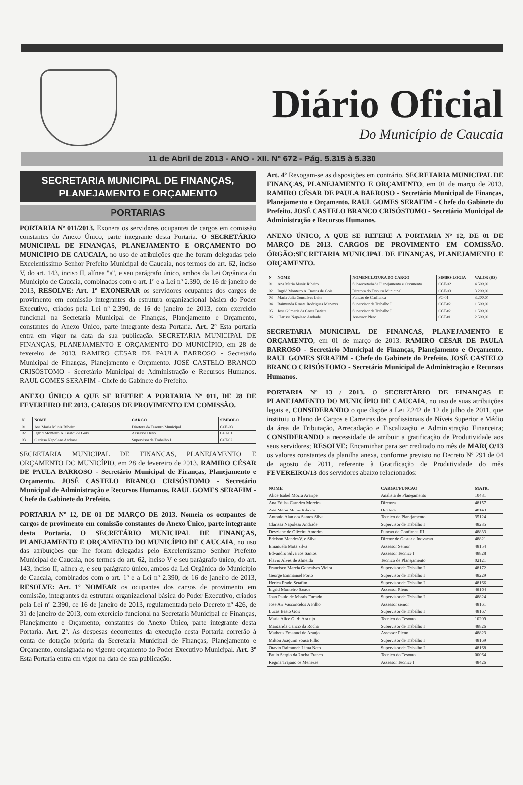Diário Oficial
Do Município de Caucaia
11 de Abril de 2013 - ANO - XII. Nº 672 - Pág. 5.315 à 5.330
SECRETARIA MUNICIPAL DE FINANÇAS, PLANEJAMENTO E ORÇAMENTO
PORTARIAS
PORTARIA Nº 011/2013. Exonera os servidores ocupantes de cargos em comissão constantes do Anexo Único, parte integrante desta Portaria. O SECRETÁRIO MUNICIPAL DE FINANÇAS, PLANEJAMENTO E ORÇAMENTO DO MUNICÍPIO DE CAUCAIA, no uso de atribuições que lhe foram delegadas pelo Excelentíssimo Senhor Prefeito Municipal de Caucaia, nos termos do art. 62, inciso V, do art. 143, inciso II, alínea "a", e seu parágrafo único, ambos da Lei Orgânica do Município de Caucaia, combinados com o art. 1º e a Lei nº 2.390, de 16 de janeiro de 2013, RESOLVE: Art. 1º EXONERAR os servidores ocupantes dos cargos de provimento em comissão integrantes da estrutura organizacional básica do Poder Executivo, criados pela Lei nº 2.390, de 16 de janeiro de 2013, com exercício funcional na Secretaria Municipal de Finanças, Planejamento e Orçamento, constantes do Anexo Único, parte integrante desta Portaria. Art. 2º Esta portaria entra em vigor na data da sua publicação. SECRETARIA MUNICIPAL DE FINANÇAS, PLANEJAMENTO E ORÇAMENTO DO MUNICÍPIO, em 28 de fevereiro de 2013. RAMIRO CÉSAR DE PAULA BARROSO - Secretário Municipal de Finanças, Planejamento e Orçamento. JOSÉ CASTELO BRANCO CRISÓSTOMO - Secretário Municipal de Administração e Recursos Humanos. RAUL GOMES SERAFIM - Chefe do Gabinete do Prefeito.
ANEXO ÚNICO A QUE SE REFERE A PORTARIA Nº 011, DE 28 DE FEVEREIRO DE 2013. CARGOS DE PROVIMENTO EM COMISSÃO.
| N | NOME | CARGO | SIMBOLO |
| --- | --- | --- | --- |
| 01 | Ana Maria Muniz Ribeiro | Diretora do Tesouro Municipal | CCE-03 |
| 02 | Ingrid Monteiro A. Bastos de Gois | Assessor Pleno | CCT-01 |
| 03 | Clarissa Napoleao Andrade | Supervisor de Trabalho I | CCT-02 |
SECRETARIA MUNICIPAL DE FINANCAS, PLANEJAMENTO E ORÇAMENTO DO MUNICÍPIO, em 28 de fevereiro de 2013. RAMIRO CÉSAR DE PAULA BARROSO - Secretário Municipal de Finanças, Planejamento e Orçamento. JOSÉ CASTELO BRANCO CRISÓSTOMO - Secretário Municipal de Administração e Recursos Humanos. RAUL GOMES SERAFIM - Chefe do Gabinete do Prefeito.
PORTARIA Nº 12, DE 01 DE MARÇO DE 2013. Nomeia os ocupantes de cargos de provimento em comissão constantes do Anexo Único, parte integrante desta Portaria. O SECRETÁRIO MUNICIPAL DE FINANÇAS, PLANEJAMENTO E ORÇAMENTO DO MUNICÍPIO DE CAUCAIA, no uso das atribuições que lhe foram delegadas pelo Excelentíssimo Senhor Prefeito Municipal de Caucaia, nos termos do art. 62, inciso V e seu parágrafo único, do art. 143, inciso II, alínea a, e seu parágrafo único, ambos da Lei Orgânica do Município de Caucaia, combinados com o art. 1º e a Lei nº 2.390, de 16 de janeiro de 2013, RESOLVE: Art. 1º NOMEAR os ocupantes dos cargos de provimento em comissão, integrantes da estrutura organizacional básica do Poder Executivo, criados pela Lei nº 2.390, de 16 de janeiro de 2013, regulamentada pelo Decreto nº 426, de 31 de janeiro de 2013, com exercício funcional na Secretaria Municipal de Finanças, Planejamento e Orçamento, constantes do Anexo Único, parte integrante desta Portaria. Art. 2º. As despesas decorrentes da execução desta Portaria correrão à conta de dotação própria da Secretaria Municipal de Finanças, Planejamento e Orçamento, consignada no vigente orçamento do Poder Executivo Municipal. Art. 3º Esta Portaria entra em vigor na data de sua publicação.
Art. 4º Revogam-se as disposições em contrário. SECRETARIA MUNICIPAL DE FINANÇAS, PLANEJAMENTO E ORÇAMENTO, em 01 de março de 2013. RAMIRO CÉSAR DE PAULA BARROSO - Secretário Municipal de Finanças, Planejamento e Orçamento. RAUL GOMES SERAFIM - Chefe do Gabinete do Prefeito. JOSÉ CASTELO BRANCO CRISÓSTOMO - Secretário Municipal de Administração e Recursos Humanos.
ANEXO ÚNICO, A QUE SE REFERE A PORTARIA Nº 12, DE 01 DE MARÇO DE 2013. CARGOS DE PROVIMENTO EM COMISSÃO. ÓRGÃO:SECRETARIA MUNICIPAL DE FINANÇAS, PLANEJAMENTO E ORÇAMENTO.
| N | NOME | NOMENCLATURA DO CARGO | SIMBO-LOGIA | VALOR (R$) |
| --- | --- | --- | --- | --- |
| 01 | Ana Maria Muniz Ribeiro | Subsecretaria de Planejamento e Orcamento | CCE-02 | 4.500,00 |
| 02 | Ingrid Monteiro A. Bastos de Gois | Diretora do Tesouro Municipal | CCE-03 | 3.200,00 |
| 03 | Maria Julia Goncalves Leite | Funcao de Confianca | FC-01 | 3.200,00 |
| 04 | Raimunda Renata Rodrigues Menezes | Supervisor de Trabalho I | CCT-02 | 1.500,00 |
| 05 | Jose Gilmario da Costa Batista | Supervisor de Trabalho I | CCT-02 | 1.500,00 |
| 06 | Clarissa Napoleao Andrade | Assessor Pleno | CCT-01 | 2.500,00 |
SECRETARIA MUNICIPAL DE FINANÇAS, PLANEJAMENTO E ORÇAMENTO, em 01 de março de 2013. RAMIRO CÉSAR DE PAULA BARROSO - Secretário Municipal de Finanças, Planejamento e Orçamento. RAUL GOMES SERAFIM - Chefe do Gabinete do Prefeito. JOSÉ CASTELO BRANCO CRISÓSTOMO - Secretário Municipal de Administração e Recursos Humanos.
PORTARIA Nº 13 / 2013. O SECRETÁRIO DE FINANÇAS E PLANEJAMENTO DO MUNICÍPIO DE CAUCAIA, no uso de suas atribuições legais e, CONSIDERANDO o que dispõe a Lei 2.242 de 12 de julho de 2011, que instituiu o Plano de Cargos e Carreiras dos profissionais de Níveis Superior e Médio da área de Tributação, Arrecadação e Fiscalização e Administração Financeira; CONSIDERANDO a necessidade de atribuir a gratificação de Produtividade aos seus servidores; RESOLVE: Encaminhar para ser creditado no mês de MARÇO/13 os valores constantes da planilha anexa, conforme previsto no Decreto Nº 291 de 04 de agosto de 2011, referente à Gratificação de Produtividade do mês FEVEREIRO/13 dos servidores abaixo relacionados:
| NOME | CARGO/FUNCAO | MATR. |
| --- | --- | --- |
| Alice Isabel Moura Araripe | Analista de Planejamento | 10481 |
| Ana Edilsa Carneiro Moreira | Diretora | 48157 |
| Ana Maria Muniz Ribeiro | Diretora | 48143 |
| Antonio Alan dos Santos Silva | Tecnico de Planejamento | 35124 |
| Clarissa Napoleao Andrade | Supervisor de Trabalho I | 48235 |
| Deyziane de Oliveira Amorim | Funcao de Confianca III | 48833 |
| Edelson Mendes V. e Silva | Diretor de Gestao e Inovacao | 48821 |
| Emanuela Mota Silva | Assessor Senior | 48154 |
| Edvandro Silva dos Santos | Assessor Tecnico I | 48828 |
| Flavio Alves de Almeida | Tecnico de Planejamento | 02121 |
| Francisco Marcio Goncalves Vieira | Supervisor de Trabalho I | 48172 |
| George Emmanuel Porto | Supervisor de Trabalho I | 48229 |
| Herica Prado Serafim | Supervisor de Trabalho I | 48166 |
| Ingrid Monteiro Bastos | Assessor Pleno | 48164 |
| Joao Paulo de Morais Furtado | Supervisor de Trabalho I | 48824 |
| Jose Ari Vasconcelos A Filho | Assessor senior | 48161 |
| Lucas Basto Gois | Supervisor de Trabalho I | 48167 |
| Maria Alice G. de Ara ujo | Tecnico do Tesouro | 10209 |
| Margarida Cancio da Rocha | Supervisor de Trabalho I | 48826 |
| Matheus Emanuel de Araujo | Assessor Pleno | 48823 |
| Milton Joaquim Sousa Filho | Supervisor de Trabalho I | 48169 |
| Otavio Raimundo Lima Neto | Supervisor de Trabalho I | 48168 |
| Paulo Sergio da Rocha Franco | Tecnico do Tesouro | 00064 |
| Regina Trajano de Menezes | Assessor Tecnico I | 48426 |